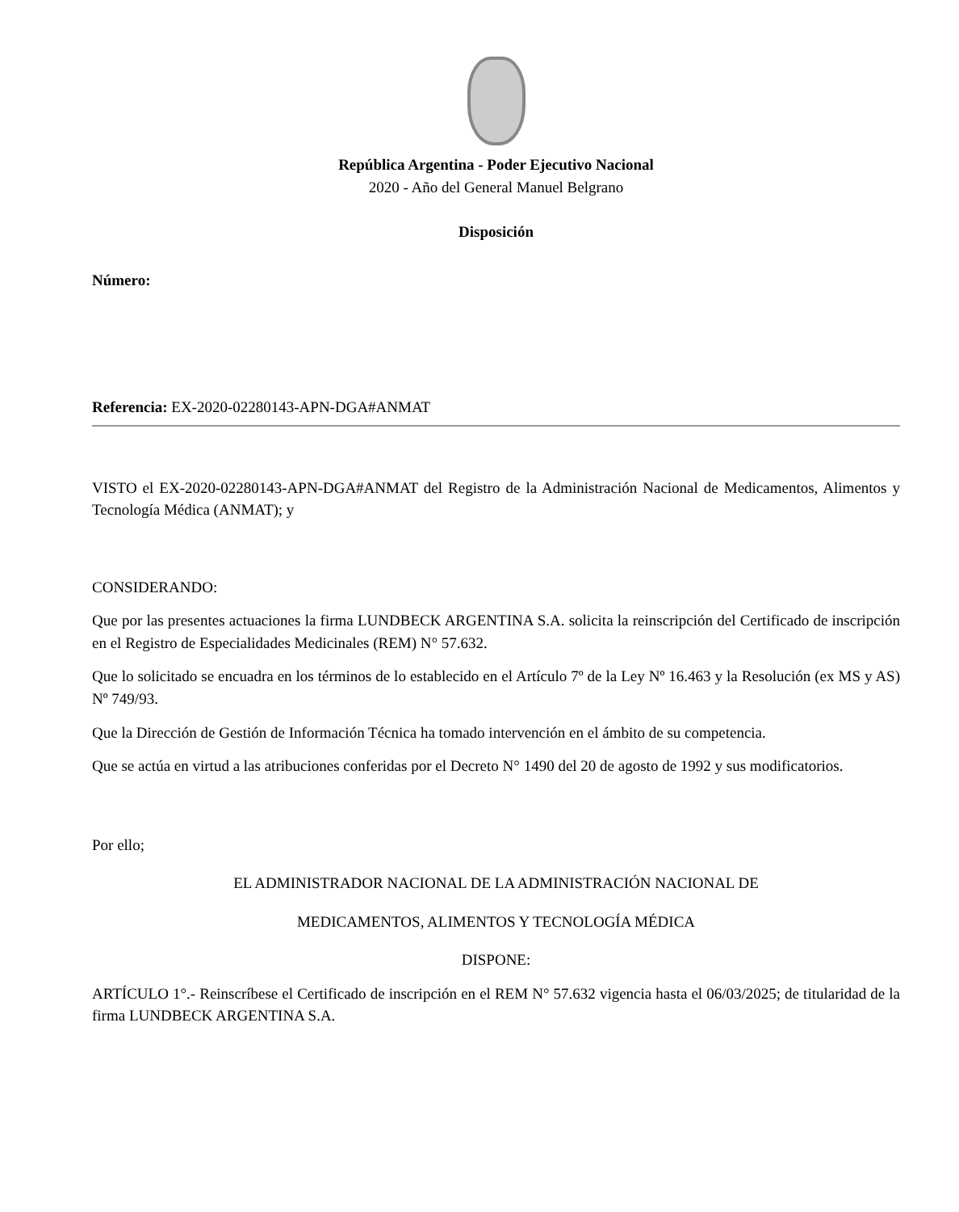República Argentina - Poder Ejecutivo Nacional
2020 - Año del General Manuel Belgrano
Disposición
Número:
Referencia: EX-2020-02280143-APN-DGA#ANMAT
VISTO el EX-2020-02280143-APN-DGA#ANMAT del Registro de la Administración Nacional de Medicamentos, Alimentos y Tecnología Médica (ANMAT); y
CONSIDERANDO:
Que por las presentes actuaciones la firma LUNDBECK ARGENTINA S.A. solicita la reinscripción del Certificado de inscripción en el Registro de Especialidades Medicinales (REM) N° 57.632.
Que lo solicitado se encuadra en los términos de lo establecido en el Artículo 7º de la Ley Nº 16.463 y la Resolución (ex MS y AS) Nº 749/93.
Que la Dirección de Gestión de Información Técnica ha tomado intervención en el ámbito de su competencia.
Que se actúa en virtud a las atribuciones conferidas por el Decreto N° 1490 del 20 de agosto de 1992 y sus modificatorios.
Por ello;
EL ADMINISTRADOR NACIONAL DE LA ADMINISTRACIÓN NACIONAL DE
MEDICAMENTOS, ALIMENTOS Y TECNOLOGÍA MÉDICA
DISPONE:
ARTÍCULO 1°.- Reinscríbese el Certificado de inscripción en el REM N° 57.632 vigencia hasta el 06/03/2025; de titularidad de la firma LUNDBECK ARGENTINA S.A.